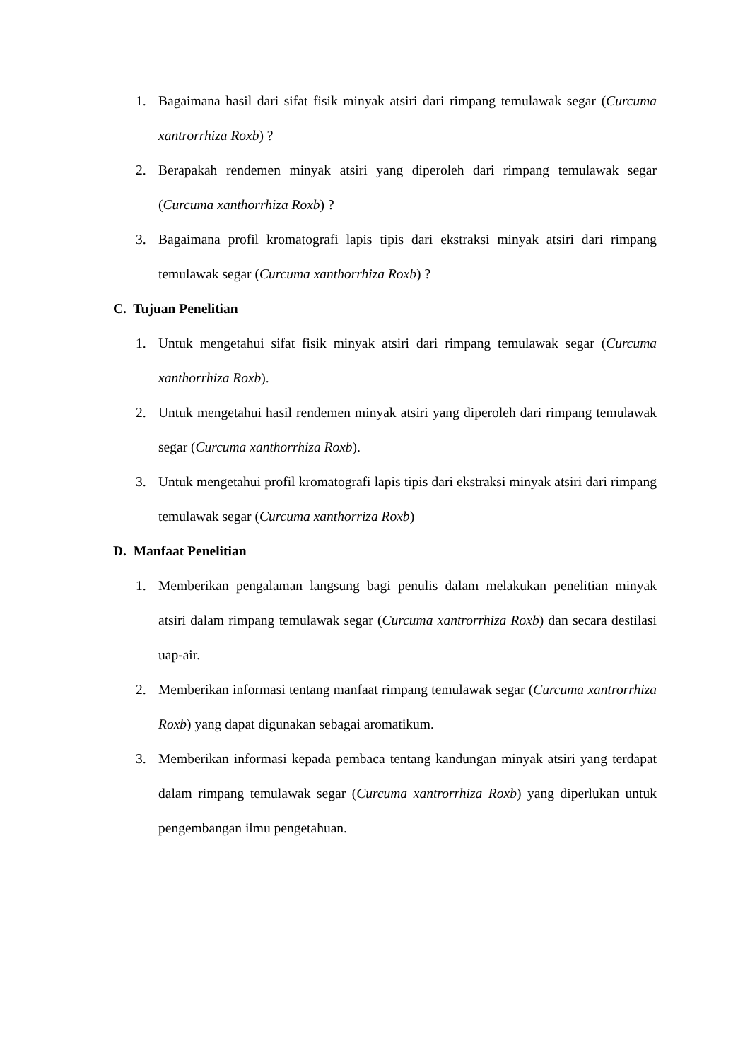1. Bagaimana hasil dari sifat fisik minyak atsiri dari rimpang temulawak segar (Curcuma xantrorrhiza Roxb) ?
2. Berapakah rendemen minyak atsiri yang diperoleh dari rimpang temulawak segar (Curcuma xanthorrhiza Roxb) ?
3. Bagaimana profil kromatografi lapis tipis dari ekstraksi minyak atsiri dari rimpang temulawak segar (Curcuma xanthorrhiza Roxb) ?
C. Tujuan Penelitian
1. Untuk mengetahui sifat fisik minyak atsiri dari rimpang temulawak segar (Curcuma xanthorrhiza Roxb).
2. Untuk mengetahui hasil rendemen minyak atsiri yang diperoleh dari rimpang temulawak segar (Curcuma xanthorrhiza Roxb).
3. Untuk mengetahui profil kromatografi lapis tipis dari ekstraksi minyak atsiri dari rimpang temulawak segar (Curcuma xanthorriza Roxb)
D. Manfaat Penelitian
1. Memberikan pengalaman langsung bagi penulis dalam melakukan penelitian minyak atsiri dalam rimpang temulawak segar (Curcuma xantrorrhiza Roxb) dan secara destilasi uap-air.
2. Memberikan informasi tentang manfaat rimpang temulawak segar (Curcuma xantrorrhiza Roxb) yang dapat digunakan sebagai aromatikum.
3. Memberikan informasi kepada pembaca tentang kandungan minyak atsiri yang terdapat dalam rimpang temulawak segar (Curcuma xantrorrhiza Roxb) yang diperlukan untuk pengembangan ilmu pengetahuan.